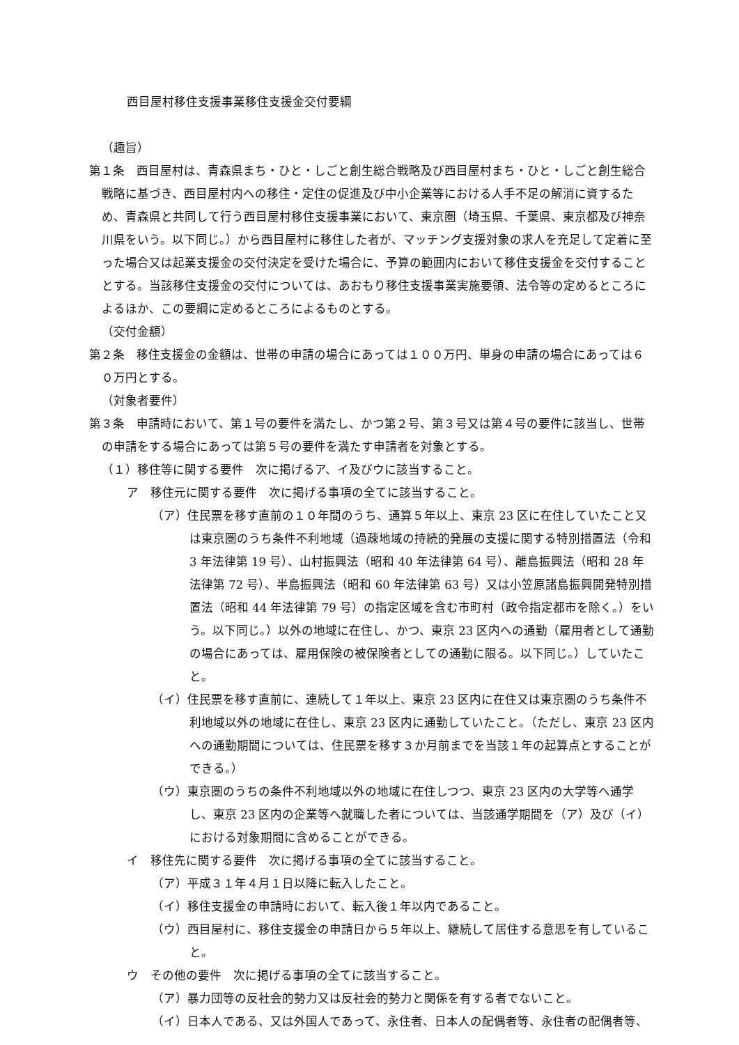西目屋村移住支援事業移住支援金交付要綱
（趣旨）
第１条　西目屋村は、青森県まち・ひと・しごと創生総合戦略及び西目屋村まち・ひと・しごと創生総合戦略に基づき、西目屋村内への移住・定住の促進及び中小企業等における人手不足の解消に資するため、青森県と共同して行う西目屋村移住支援事業において、東京圏（埼玉県、千葉県、東京都及び神奈川県をいう。以下同じ。）から西目屋村に移住した者が、マッチング支援対象の求人を充足して定着に至った場合又は起業支援金の交付決定を受けた場合に、予算の範囲内において移住支援金を交付することとする。当該移住支援金の交付については、あおもり移住支援事業実施要領、法令等の定めるところによるほか、この要綱に定めるところによるものとする。
（交付金額）
第２条　移住支援金の金額は、世帯の申請の場合にあっては１００万円、単身の申請の場合にあっては６０万円とする。
（対象者要件）
第３条　申請時において、第１号の要件を満たし、かつ第２号、第３号又は第４号の要件に該当し、世帯の申請をする場合にあっては第５号の要件を満たす申請者を対象とする。
（１）移住等に関する要件　次に掲げるア、イ及びウに該当すること。
ア　移住元に関する要件　次に掲げる事項の全てに該当すること。
（ア）住民票を移す直前の１０年間のうち、通算５年以上、東京 23 区に在住していたこと又は東京圏のうち条件不利地域（過疎地域の持続的発展の支援に関する特別措置法（令和 3 年法律第 19 号）、山村振興法（昭和 40 年法律第 64 号）、離島振興法（昭和 28 年法律第 72 号）、半島振興法（昭和 60 年法律第 63 号）又は小笠原諸島振興開発特別措置法（昭和 44 年法律第 79 号）の指定区域を含む市町村（政令指定都市を除く。）をいう。以下同じ。）以外の地域に在住し、かつ、東京 23 区内への通勤（雇用者として通勤の場合にあっては、雇用保険の被保険者としての通勤に限る。以下同じ。）していたこと。
（イ）住民票を移す直前に、連続して１年以上、東京 23 区内に在住又は東京圏のうち条件不利地域以外の地域に在住し、東京 23 区内に通勤していたこと。（ただし、東京 23 区内への通勤期間については、住民票を移す３か月前までを当該１年の起算点とすることができる。）
（ウ）東京圏のうちの条件不利地域以外の地域に在住しつつ、東京 23 区内の大学等へ通学し、東京 23 区内の企業等へ就職した者については、当該通学期間を（ア）及び（イ）における対象期間に含めることができる。
イ　移住先に関する要件　次に掲げる事項の全てに該当すること。
（ア）平成３１年４月１日以降に転入したこと。
（イ）移住支援金の申請時において、転入後１年以内であること。
（ウ）西目屋村に、移住支援金の申請日から５年以上、継続して居住する意思を有していること。
ウ　その他の要件　次に掲げる事項の全てに該当すること。
（ア）暴力団等の反社会的勢力又は反社会的勢力と関係を有する者でないこと。
（イ）日本人である、又は外国人であって、永住者、日本人の配偶者等、永住者の配偶者等、